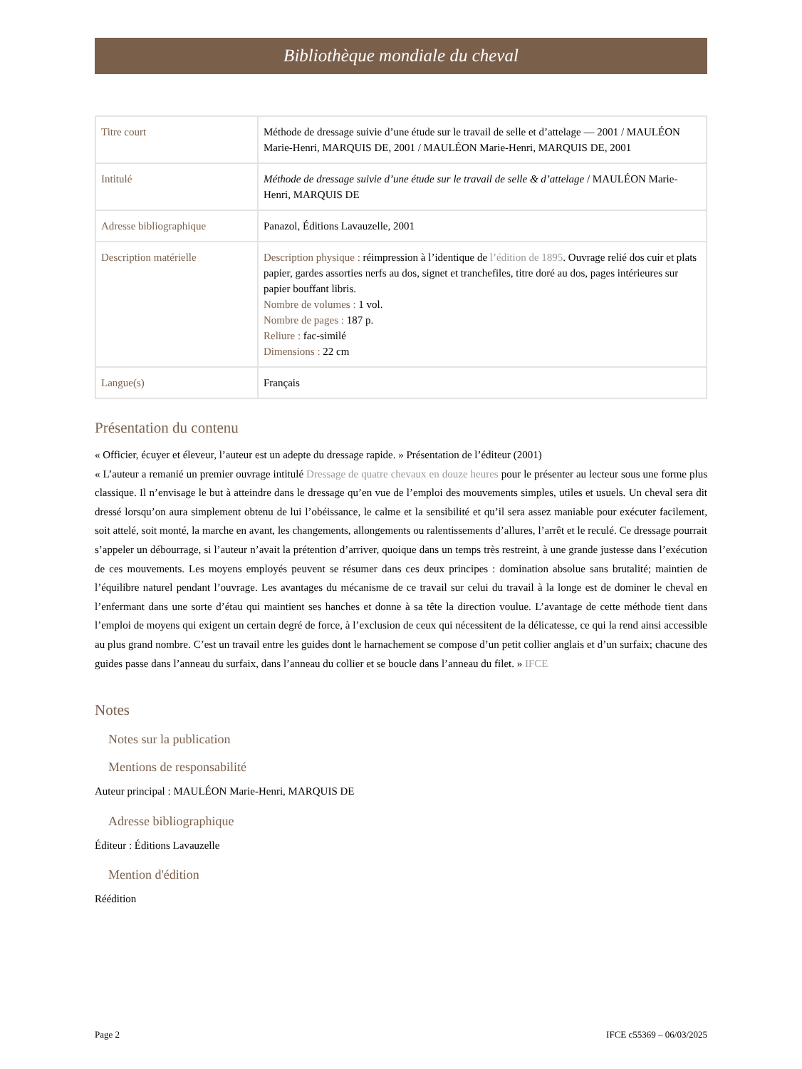Bibliothèque mondiale du cheval
| Titre court | Méthode de dressage suivie d’une étude sur le travail de selle et d’attelage — 2001 / MAULÉON Marie-Henri, MARQUIS DE, 2001 / MAULÉON Marie-Henri, MARQUIS DE, 2001 |
| Intitulé | Méthode de dressage suivie d’une étude sur le travail de selle & d’attelage / MAULÉON Marie-Henri, MARQUIS DE |
| Adresse bibliographique | Panazol, Éditions Lavauzelle, 2001 |
| Description matérielle | Description physique : réimpression à l’identique de l’édition de 1895 . Ouvrage relié dos cuir et plats papier, gardes assorties nerfs au dos, signet et tranchefiles, titre doré au dos, pages intérieures sur papier bouffant libris. Nombre de volumes : 1 vol. Nombre de pages : 187 p. Reliure : fac-similé Dimensions : 22 cm |
| Langue(s) | Français |
Présentation du contenu
« Officier, écuyer et éleveur, l’auteur est un adepte du dressage rapide. » Présentation de l’éditeur (2001)
« L’auteur a remanié un premier ouvrage intitulé Dressage de quatre chevaux en douze heures pour le présenter au lecteur sous une forme plus classique. Il n’envisage le but à atteindre dans le dressage qu’en vue de l’emploi des mouvements simples, utiles et usuels. Un cheval sera dit dressé lorsqu’on aura simplement obtenu de lui l’obéissance, le calme et la sensibilité et qu’il sera assez maniable pour exécuter facilement, soit attelé, soit monté, la marche en avant, les changements, allongements ou ralentissements d’allures, l’arrêt et le reculé. Ce dressage pourrait s’appeler un débourrage, si l’auteur n’avait la prétention d’arriver, quoique dans un temps très restreint, à une grande justesse dans l’exécution de ces mouvements. Les moyens employés peuvent se résumer dans ces deux principes : domination absolue sans brutalité; maintien de l’équilibre naturel pendant l’ouvrage. Les avantages du mécanisme de ce travail sur celui du travail à la longe est de dominer le cheval en l’enfermant dans une sorte d’étau qui maintient ses hanches et donne à sa tête la direction voulue. L’avantage de cette méthode tient dans l’emploi de moyens qui exigent un certain degré de force, à l’exclusion de ceux qui nécessitent de la délicatesse, ce qui la rend ainsi accessible au plus grand nombre. C’est un travail entre les guides dont le harnachement se compose d’un petit collier anglais et d’un surfaix; chacune des guides passe dans l’anneau du surfaix, dans l’anneau du collier et se boucle dans l’anneau du filet. » IFCE
Notes
Notes sur la publication
Mentions de responsabilité
Auteur principal : MAULÉON Marie-Henri, MARQUIS DE
Adresse bibliographique
Éditeur : Éditions Lavauzelle
Mention d'édition
Réédition
Page 2 IFCE c55369 – 06/03/2025